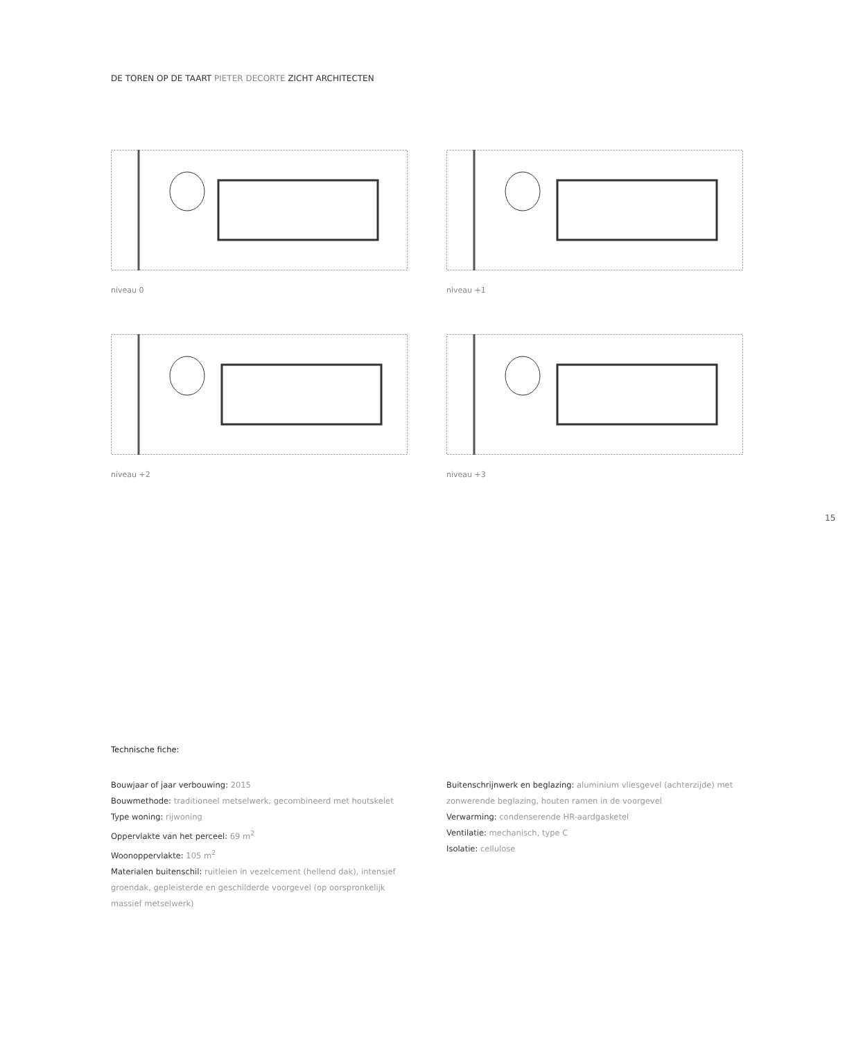DE TOREN OP DE TAART PIETER DECORTE ZICHT ARCHITECTEN
niveau 0
niveau +1
niveau +2
niveau +3
15
Technische fiche:
Bouwjaar of jaar verbouwing: 2015
Bouwmethode: traditioneel metselwerk, gecombineerd met houtskelet
Type woning: rijwoning
Oppervlakte van het perceel: 69 m<sup>2</sup>
Woonoppervlakte: 105 m<sup>2</sup>
Materialen buitenschil: ruitleien in vezelcement (hellend dak), intensief groendak, gepleisterde en geschilderde voorgevel (op oorspronkelijk massief metselwerk)
Buitenschrijnwerk en beglazing: aluminium vliesgevel (achterzijde) met zonwerende beglazing, houten ramen in de voorgevel
Verwarming: condenserende HR-aardgasketel
Ventilatie: mechanisch, type C
Isolatie: cellulose